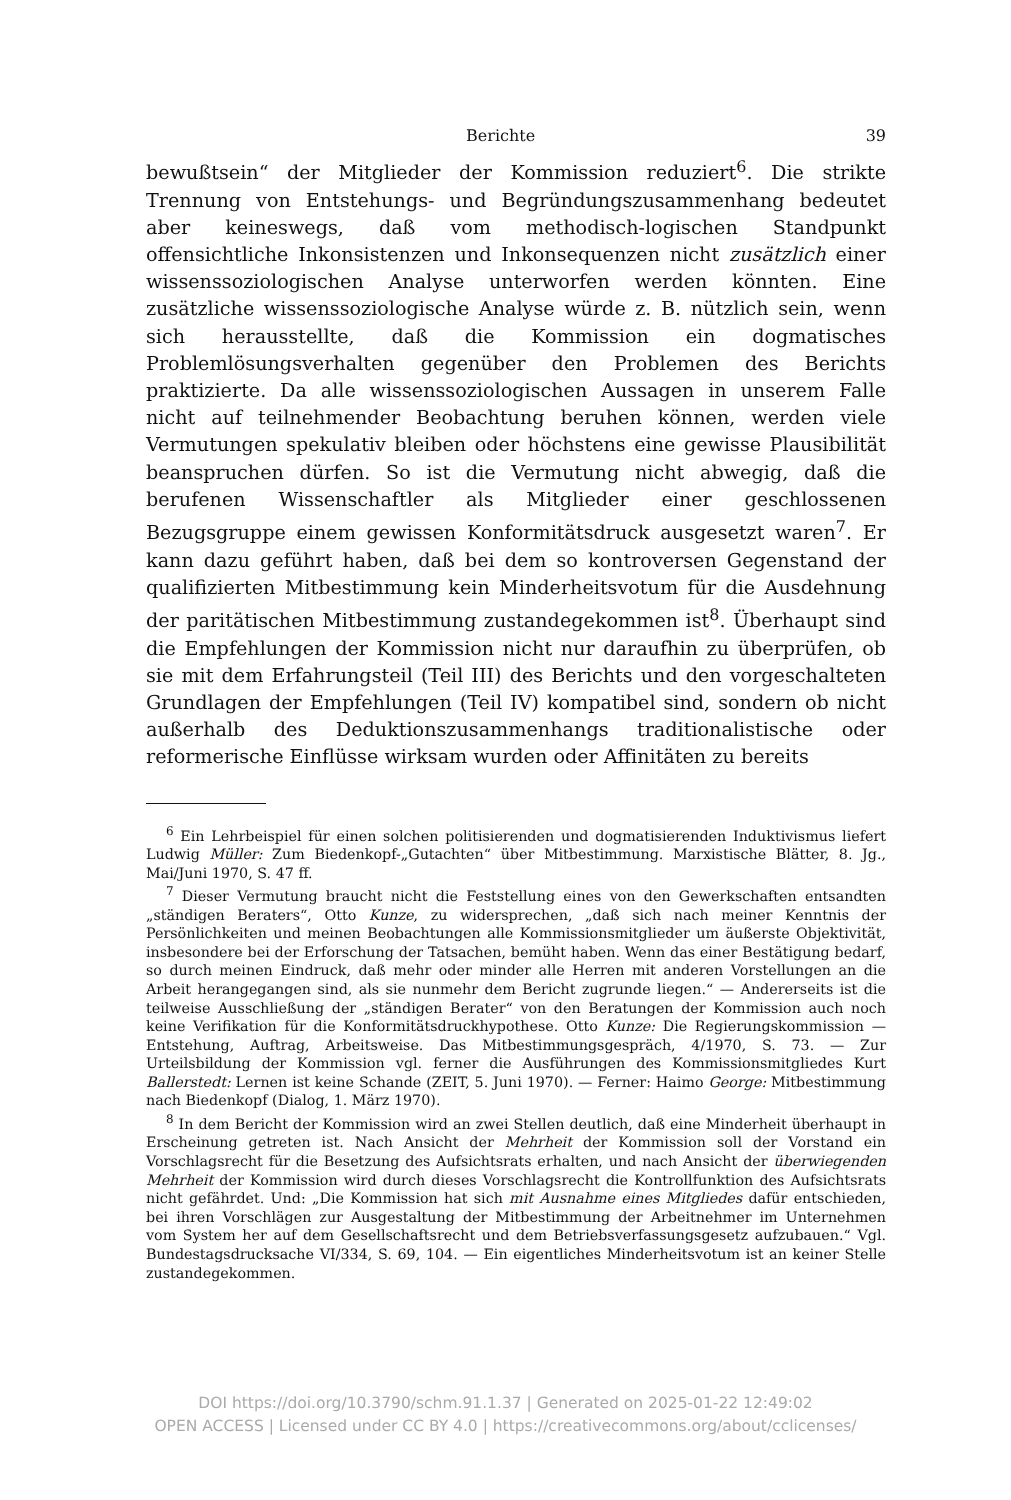Berichte 39
bewußtsein“ der Mitglieder der Kommission reduziert<sup>6</sup>. Die strikte Trennung von Entstehungs- und Begründungszusammenhang bedeutet aber keineswegs, daß vom methodisch-logischen Standpunkt offensichtliche Inkonsistenzen und Inkonsequenzen nicht zusätzlich einer wissenssoziologischen Analyse unterworfen werden könnten. Eine zusätzliche wissenssoziologische Analyse würde z. B. nützlich sein, wenn sich herausstellte, daß die Kommission ein dogmatisches Problemlösungsverhalten gegenüber den Problemen des Berichts praktizierte. Da alle wissenssoziologischen Aussagen in unserem Falle nicht auf teilnehmender Beobachtung beruhen können, werden viele Vermutungen spekulativ bleiben oder höchstens eine gewisse Plausibilität beanspruchen dürfen. So ist die Vermutung nicht abwegig, daß die berufenen Wissenschaftler als Mitglieder einer geschlossenen Bezugsgruppe einem gewissen Konformitätsdruck ausgesetzt waren<sup>7</sup>. Er kann dazu geführt haben, daß bei dem so kontroversen Gegenstand der qualifizierten Mitbestimmung kein Minderheitsvotum für die Ausdehnung der paritätischen Mitbestimmung zustandegekommen ist<sup>8</sup>. Überhaupt sind die Empfehlungen der Kommission nicht nur daraufhin zu überprüfen, ob sie mit dem Erfahrungsteil (Teil III) des Berichts und den vorgeschalteten Grundlagen der Empfehlungen (Teil IV) kompatibel sind, sondern ob nicht außerhalb des Deduktionszusammenhangs traditionalistische oder reformerische Einflüsse wirksam wurden oder Affinitäten zu bereits
<sup>6</sup> Ein Lehrbeispiel für einen solchen politisierenden und dogmatisierenden Induktivismus liefert Ludwig Müller: Zum Biedenkopf-„Gutachten“ über Mitbestimmung. Marxistische Blätter, 8. Jg., Mai/Juni 1970, S. 47 ff.
<sup>7</sup> Dieser Vermutung braucht nicht die Feststellung eines von den Gewerkschaften entsandten „ständigen Beraters“, Otto Kunze, zu widersprechen, „daß sich nach meiner Kenntnis der Persönlichkeiten und meinen Beobachtungen alle Kommissionsmitglieder um äußerste Objektivität, insbesondere bei der Erforschung der Tatsachen, bemüht haben. Wenn das einer Bestätigung bedarf, so durch meinen Eindruck, daß mehr oder minder alle Herren mit anderen Vorstellungen an die Arbeit herangegangen sind, als sie nunmehr dem Bericht zugrunde liegen.“ — Andererseits ist die teilweise Ausschließung der „ständigen Berater“ von den Beratungen der Kommission auch noch keine Verifikation für die Konformitätsdruckhypothese. Otto Kunze: Die Regierungskommission — Entstehung, Auftrag, Arbeitsweise. Das Mitbestimmungsgespräch, 4/1970, S. 73. — Zur Urteilsbildung der Kommission vgl. ferner die Ausführungen des Kommissionsmitgliedes Kurt Ballerstedt: Lernen ist keine Schande (ZEIT, 5. Juni 1970). — Ferner: Haimo George: Mitbestimmung nach Biedenkopf (Dialog, 1. März 1970).
<sup>8</sup> In dem Bericht der Kommission wird an zwei Stellen deutlich, daß eine Minderheit überhaupt in Erscheinung getreten ist. Nach Ansicht der Mehrheit der Kommission soll der Vorstand ein Vorschlagsrecht für die Besetzung des Aufsichtsrats erhalten, und nach Ansicht der überwiegenden Mehrheit der Kommission wird durch dieses Vorschlagsrecht die Kontrollfunktion des Aufsichtsrats nicht gefährdet. Und: „Die Kommission hat sich mit Ausnahme eines Mitgliedes dafür entschieden, bei ihren Vorschlägen zur Ausgestaltung der Mitbestimmung der Arbeitnehmer im Unternehmen vom System her auf dem Gesellschaftsrecht und dem Betriebsverfassungsgesetz aufzubauen.“ Vgl. Bundestagsdrucksache VI/334, S. 69, 104. — Ein eigentliches Minderheitsvotum ist an keiner Stelle zustandegekommen.
DOI https://doi.org/10.3790/schm.91.1.37 | Generated on 2025-01-22 12:49:02
OPEN ACCESS | Licensed under CC BY 4.0 | https://creativecommons.org/about/cclicenses/